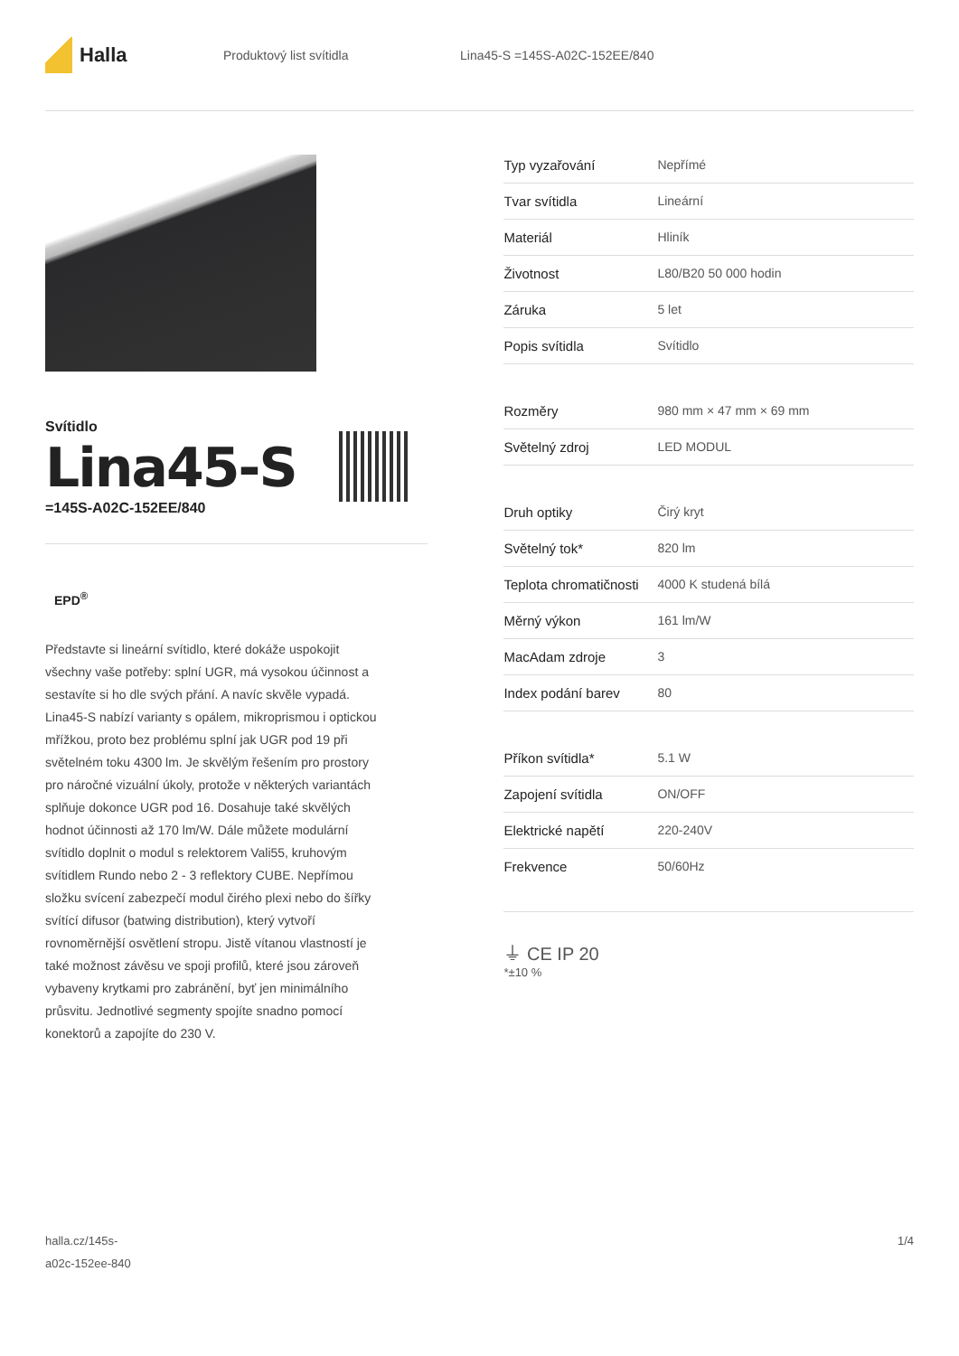Halla
Produktový list svítidla Lina45-S =145S-A02C-152EE/840
Svítidlo
Lina45-S
=145S-A02C-152EE/840
EPD<sup>®</sup>
Představte si lineární svítidlo, které dokáže uspokojit všechny vaše potřeby: splní UGR, má vysokou účinnost a sestavíte si ho dle svých přání. A navíc skvěle vypadá. Lina45-S nabízí varianty s opálem, mikroprismou i optickou mřížkou, proto bez problému splní jak UGR pod 19 při světelném toku 4300 lm. Je skvělým řešením pro prostory pro náročné vizuální úkoly, protože v některých variantách splňuje dokonce UGR pod 16. Dosahuje také skvělých hodnot účinnosti až 170 lm/W. Dále můžete modulární svítidlo doplnit o modul s relektorem Vali55, kruhovým svítidlem Rundo nebo 2 - 3 reflektory CUBE. Nepřímou složku svícení zabezpečí modul čirého plexi nebo do šířky svítící difusor (batwing distribution), který vytvoří rovnoměrnější osvětlení stropu. Jistě vítanou vlastností je také možnost závěsu ve spoji profilů, které jsou zároveň vybaveny krytkami pro zabránění, byť jen minimálního průsvitu. Jednotlivé segmenty spojíte snadno pomocí konektorů a zapojíte do 230 V.
| Typ vyzařování | Nepřímé |
| Tvar svítidla | Lineární |
| Materiál | Hliník |
| Životnost | L80/B20 50 000 hodin |
| Záruka | 5 let |
| Popis svítidla | Svítidlo |
| Rozměry | 980 mm × 47 mm × 69 mm |
| Světelný zdroj | LED MODUL |
| Druh optiky | Čirý kryt |
| Světelný tok* | 820 lm |
| Teplota chromatičnosti | 4000 K studená bílá |
| Měrný výkon | 161 lm/W |
| MacAdam zdroje | 3 |
| Index podání barev | 80 |
| Příkon svítidla* | 5.1 W |
| Zapojení svítidla | ON/OFF |
| Elektrické napětí | 220-240V |
| Frekvence | 50/60Hz |
⏚ CE IP 20
*±10 %
halla.cz/145s-
a02c-152ee-840
1/4